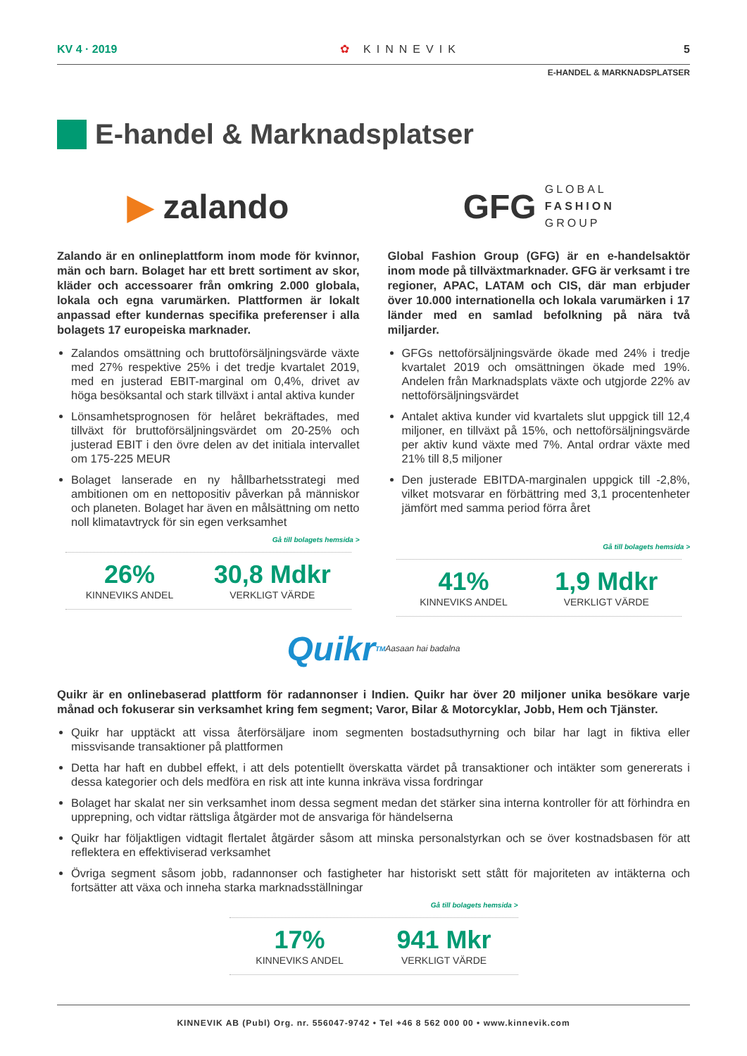KV 4 · 2019 ✿ KINNEVIK 5
E-HANDEL & MARKNADSPLATSER
E-handel & Marknadsplatser
▶ zalando
Zalando är en onlineplattform inom mode för kvinnor, män och barn. Bolaget har ett brett sortiment av skor, kläder och accessoarer från omkring 2.000 globala, lokala och egna varumärken. Plattformen är lokalt anpassad efter kundernas specifika preferenser i alla bolagets 17 europeiska marknader.
Zalandos omsättning och bruttoförsäljningsvärde växte med 27% respektive 25% i det tredje kvartalet 2019, med en justerad EBIT-marginal om 0,4%, drivet av höga besöksantal och stark tillväxt i antal aktiva kunder
Lönsamhetsprognosen för helåret bekräftades, med tillväxt för bruttoförsäljningsvärdet om 20-25% och justerad EBIT i den övre delen av det initiala intervallet om 175-225 MEUR
Bolaget lanserade en ny hållbarhetsstrategi med ambitionen om en nettopositiv påverkan på människor och planeten. Bolaget har även en målsättning om netto noll klimatavtryck för sin egen verksamhet
Gå till bolagets hemsida >
26%
KINNEVIKS ANDEL
30,8 Mdkr
VERKLIGT VÄRDE
GFG GLOBAL
FASHION
GROUP
Global Fashion Group (GFG) är en e-handelsaktör inom mode på tillväxtmarknader. GFG är verksamt i tre regioner, APAC, LATAM och CIS, där man erbjuder över 10.000 internationella och lokala varumärken i 17 länder med en samlad befolkning på nära två miljarder.
GFGs nettoförsäljningsvärde ökade med 24% i tredje kvartalet 2019 och omsättningen ökade med 19%. Andelen från Marknadsplats växte och utgjorde 22% av nettoförsäljningsvärdet
Antalet aktiva kunder vid kvartalets slut uppgick till 12,4 miljoner, en tillväxt på 15%, och nettoförsäljningsvärde per aktiv kund växte med 7%. Antal ordrar växte med 21% till 8,5 miljoner
Den justerade EBITDA-marginalen uppgick till -2,8%, vilket motsvarar en förbättring med 3,1 procentenheter jämfört med samma period förra året
Gå till bolagets hemsida >
41%
KINNEVIKS ANDEL
1,9 Mdkr
VERKLIGT VÄRDE
Quikr<sup>TM</sup> Aasaan hai badalna
Quikr är en onlinebaserad plattform för radannonser i Indien. Quikr har över 20 miljoner unika besökare varje månad och fokuserar sin verksamhet kring fem segment; Varor, Bilar & Motorcyklar, Jobb, Hem och Tjänster.
Quikr har upptäckt att vissa återförsäljare inom segmenten bostadsuthyrning och bilar har lagt in fiktiva eller missvisande transaktioner på plattformen
Detta har haft en dubbel effekt, i att dels potentiellt överskatta värdet på transaktioner och intäkter som genererats i dessa kategorier och dels medföra en risk att inte kunna inkräva vissa fordringar
Bolaget har skalat ner sin verksamhet inom dessa segment medan det stärker sina interna kontroller för att förhindra en upprepning, och vidtar rättsliga åtgärder mot de ansvariga för händelserna
Quikr har följaktligen vidtagit flertalet åtgärder såsom att minska personalstyrkan och se över kostnadsbasen för att reflektera en effektiviserad verksamhet
Övriga segment såsom jobb, radannonser och fastigheter har historiskt sett stått för majoriteten av intäkterna och fortsätter att växa och inneha starka marknadsställningar
Gå till bolagets hemsida >
17%
KINNEVIKS ANDEL
941 Mkr
VERKLIGT VÄRDE
KINNEVIK AB (Publ) Org. nr. 556047-9742 • Tel +46 8 562 000 00 • www.kinnevik.com